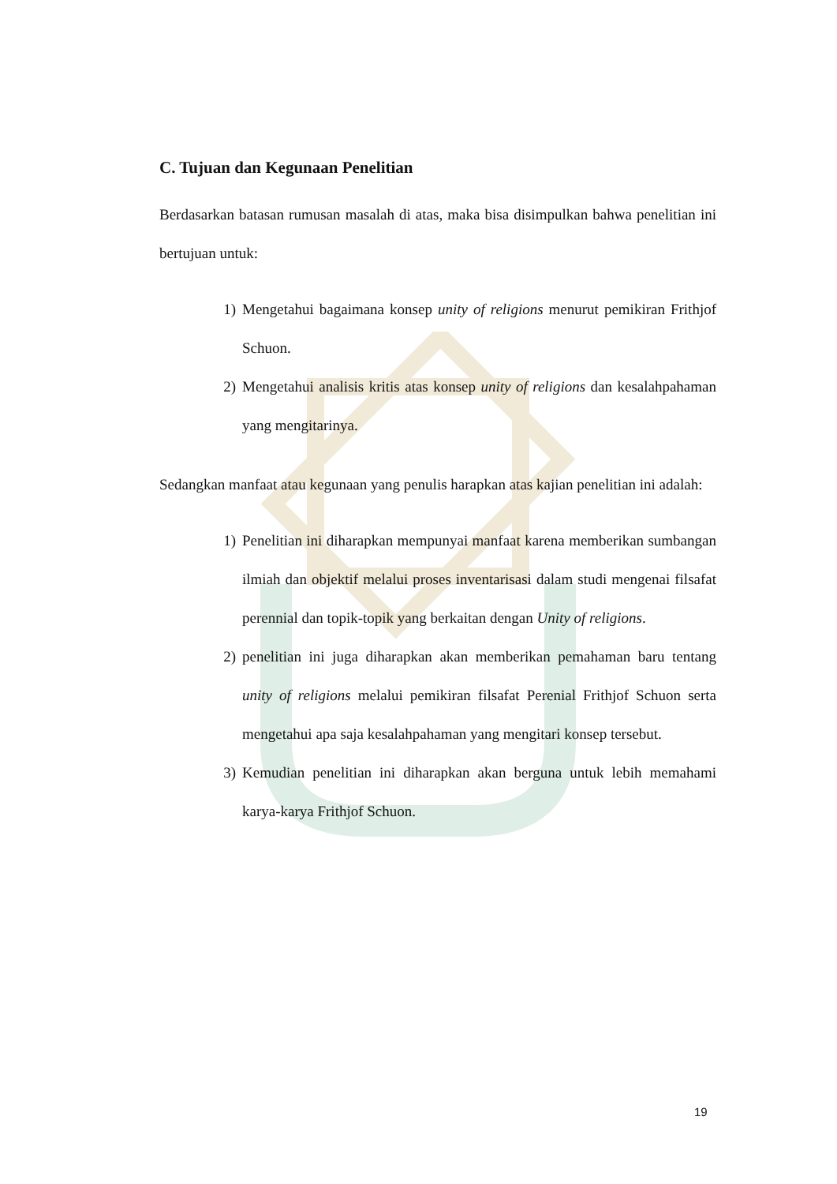C. Tujuan dan Kegunaan Penelitian
Berdasarkan batasan rumusan masalah di atas, maka bisa disimpulkan bahwa penelitian ini bertujuan untuk:
1) Mengetahui bagaimana konsep unity of religions menurut pemikiran Frithjof Schuon.
2) Mengetahui analisis kritis atas konsep unity of religions dan kesalahpahaman yang mengitarinya.
Sedangkan manfaat atau kegunaan yang penulis harapkan atas kajian penelitian ini adalah:
1) Penelitian ini diharapkan mempunyai manfaat karena memberikan sumbangan ilmiah dan objektif melalui proses inventarisasi dalam studi mengenai filsafat perennial dan topik-topik yang berkaitan dengan Unity of religions.
2) penelitian ini juga diharapkan akan memberikan pemahaman baru tentang unity of religions melalui pemikiran filsafat Perenial Frithjof Schuon serta mengetahui apa saja kesalahpahaman yang mengitari konsep tersebut.
3) Kemudian penelitian ini diharapkan akan berguna untuk lebih memahami karya-karya Frithjof Schuon.
19